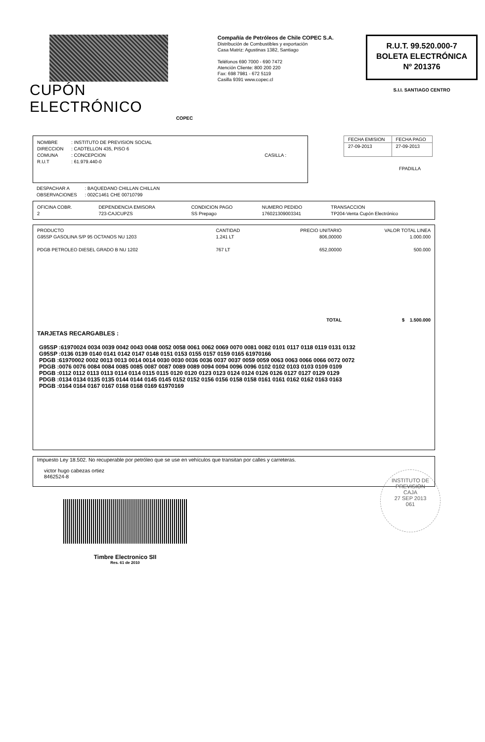CUPÓN ELECTRÓNICO
COPEC
Compañía de Petróleos de Chile COPEC S.A.
Distribución de Combustibles y exportación
Casa Matriz: Agustinas 1382, Santiago
Teléfonos 690 7000 - 690 7472
Atención Cliente: 800 200 220
Fax: 698 7981 - 672 5119
Casilla 9391 www.copec.cl
R.U.T. 99.520.000-7
BOLETA ELECTRÓNICA
Nº 201376
S.I.I. SANTIAGO CENTRO
| NOMBRE | : INSTITUTO DE PREVISION SOCIAL | |
| DIRECCION | : CADTELLON 435, PISO 6 | |
| COMUNA | : CONCEPCION | CASILLA : |
| R.U.T | : 61.979.440-0 | |
| FECHA EMISION | FECHA PAGO |
| --- | --- |
| 27-09-2013 | 27-09-2013 |
FPADILLA
| DESPACHAR A | : BAQUEDANO CHILLAN CHILLAN |
| OBSERVACIONES | : 002C1461 CHE 00710799 |
| OFICINA COBR. | DEPENDENCIA EMISORA | CONDICION PAGO | NUMERO PEDIDO | TRANSACCION |
| 2 | 723-CAJCUPZS | SS Prepago | 176021309003341 | TP204-Venta Cupón Electrónico |
| PRODUCTO | CANTIDAD | PRECIO UNITARIO | VALOR TOTAL LINEA |
| G95SP GASOLINA S/P 95 OCTANOS NU 1203 | 1.241 LT | 806,00000 | 1.000.000 |
| PDGB PETROLEO DIESEL GRADO B NU 1202 | 767 LT | 652,00000 | 500.000 |
| | | TOTAL | $ 1.500.000 |
TARJETAS RECARGABLES :
G95SP :61970024 0034 0039 0042 0043 0048 0052 0058 0061 0062 0069 0070 0081 0082 0101 0117 0118 0119 0131 0132
G95SP :0136 0139 0140 0141 0142 0147 0148 0151 0153 0155 0157 0159 0165 61970166
PDGB :61970002 0002 0013 0013 0014 0014 0030 0030 0036 0036 0037 0037 0059 0059 0063 0063 0066 0066 0072 0072
PDGB :0076 0076 0084 0084 0085 0085 0087 0087 0089 0089 0094 0094 0096 0096 0102 0102 0103 0103 0109 0109
PDGB :0112 0112 0113 0113 0114 0114 0115 0115 0120 0120 0123 0123 0124 0124 0126 0126 0127 0127 0129 0129
PDGB :0134 0134 0135 0135 0144 0144 0145 0145 0152 0152 0156 0156 0158 0158 0161 0161 0162 0162 0163 0163
PDGB :0164 0164 0167 0167 0168 0168 0169 61970169
Impuesto Ley 18.502. No recuperable por petróleo que se use en vehículos que transitan por calles y carreteras.
victor hugo cabezas ortiez
8462524-8
Timbre Electronico SII
Res. 61 de 2010
INSTITUTO DE PREVISION
CAJA
27 SEP 2013
061